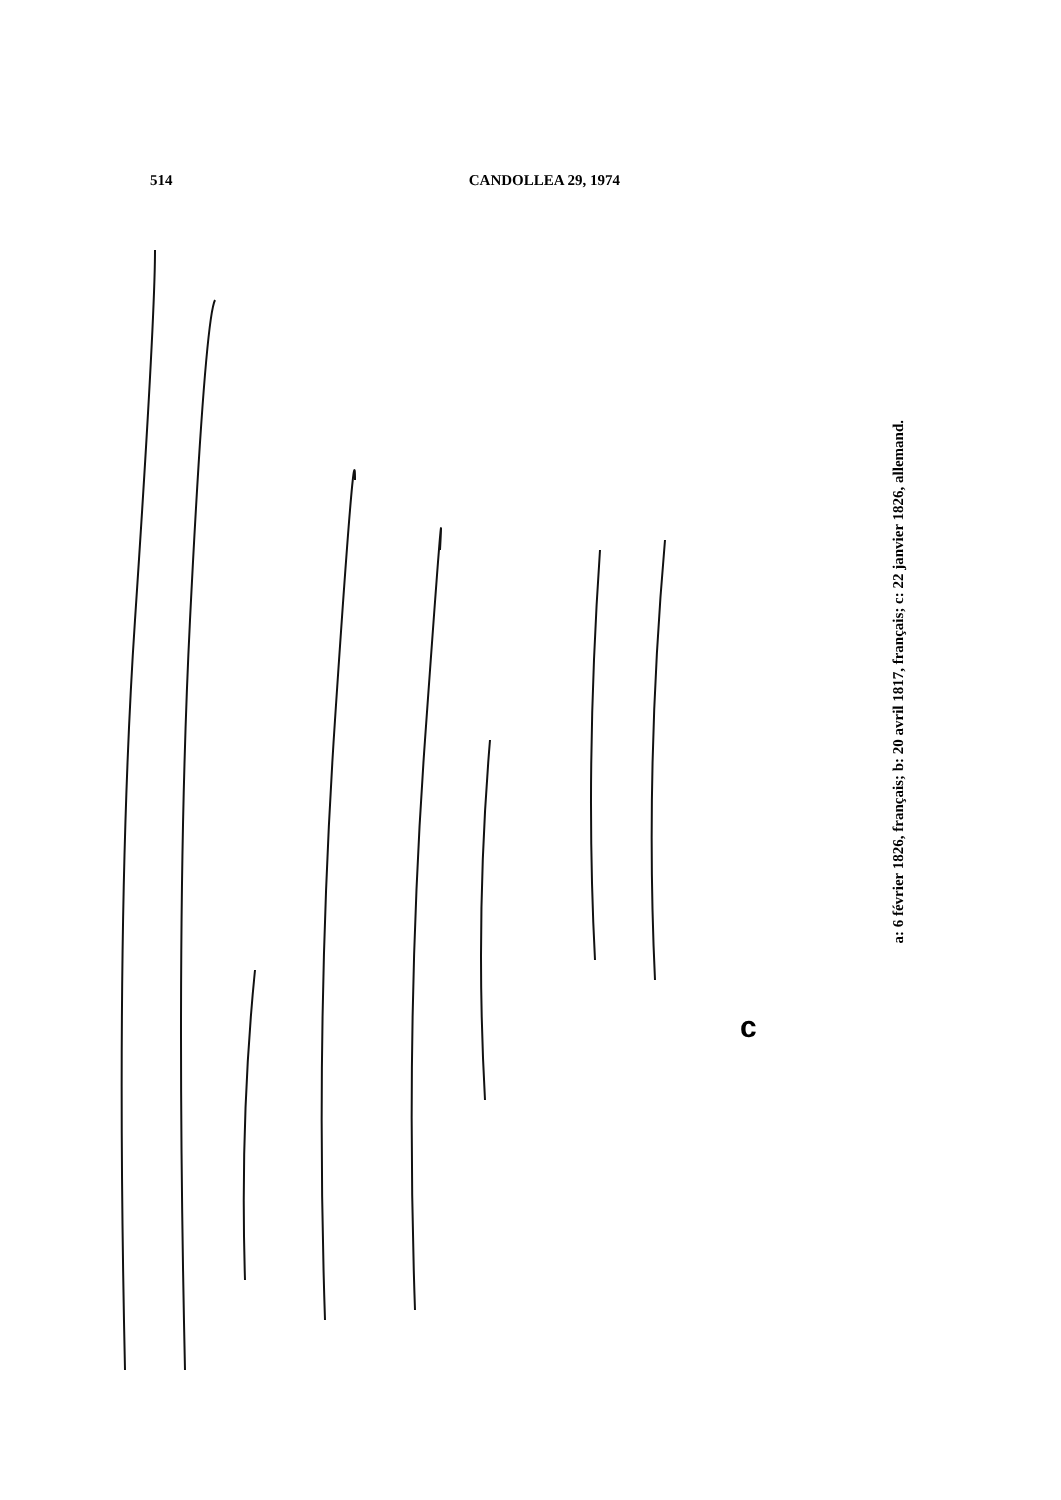514 CANDOLLEA 29, 1974
c
a: 6 février 1826, français; b: 20 avril 1817, français; c: 22 janvier 1826, allemand.